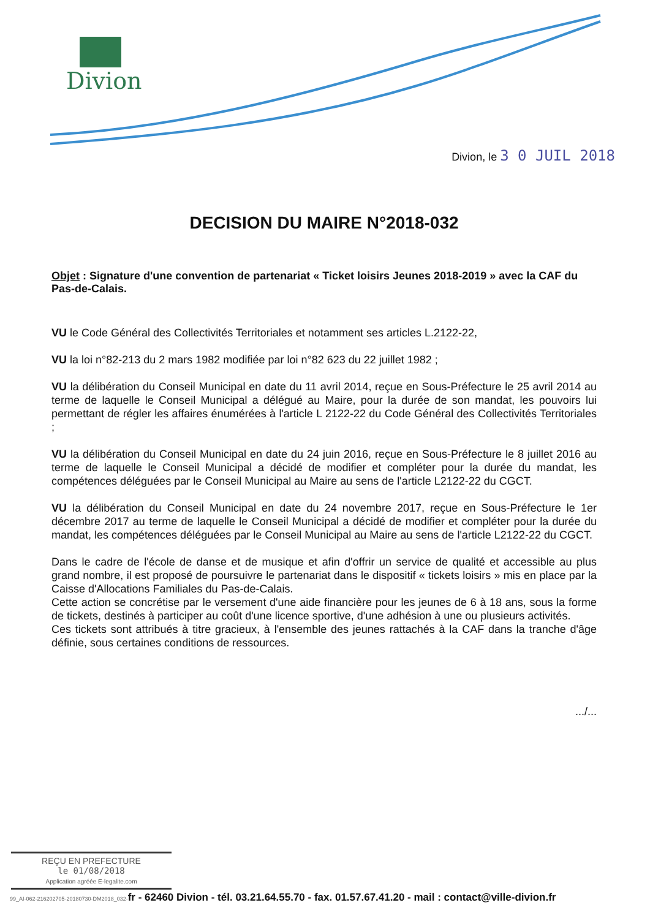Divion
Divion, le 3 0 JUIL 2018
DECISION DU MAIRE N°2018-032
Objet : Signature d'une convention de partenariat « Ticket loisirs Jeunes 2018-2019 » avec la CAF du Pas-de-Calais.
VU le Code Général des Collectivités Territoriales et notamment ses articles L.2122-22,
VU la loi n°82-213 du 2 mars 1982 modifiée par loi n°82 623 du 22 juillet 1982 ;
VU la délibération du Conseil Municipal en date du 11 avril 2014, reçue en Sous-Préfecture le 25 avril 2014 au terme de laquelle le Conseil Municipal a délégué au Maire, pour la durée de son mandat, les pouvoirs lui permettant de régler les affaires énumérées à l'article L 2122-22 du Code Général des Collectivités Territoriales ;
VU la délibération du Conseil Municipal en date du 24 juin 2016, reçue en Sous-Préfecture le 8 juillet 2016 au terme de laquelle le Conseil Municipal a décidé de modifier et compléter pour la durée du mandat, les compétences déléguées par le Conseil Municipal au Maire au sens de l'article L2122-22 du CGCT.
VU la délibération du Conseil Municipal en date du 24 novembre 2017, reçue en Sous-Préfecture le 1er décembre 2017 au terme de laquelle le Conseil Municipal a décidé de modifier et compléter pour la durée du mandat, les compétences déléguées par le Conseil Municipal au Maire au sens de l'article L2122-22 du CGCT.
Dans le cadre de l'école de danse et de musique et afin d'offrir un service de qualité et accessible au plus grand nombre, il est proposé de poursuivre le partenariat dans le dispositif « tickets loisirs » mis en place par la Caisse d'Allocations Familiales du Pas-de-Calais.
Cette action se concrétise par le versement d'une aide financière pour les jeunes de 6 à 18 ans, sous la forme de tickets, destinés à participer au coût d'une licence sportive, d'une adhésion à une ou plusieurs activités.
Ces tickets sont attribués à titre gracieux, à l'ensemble des jeunes rattachés à la CAF dans la tranche d'âge définie, sous certaines conditions de ressources.
.../...
REÇU EN PREFECTURE
le 01/08/2018
Application agréée E-legalite.com
99_AI-062-216202705-20180730-DM2018_032-fr - 62460 Divion - tél. 03.21.64.55.70 - fax. 01.57.67.41.20 - mail : contact@ville-divion.fr